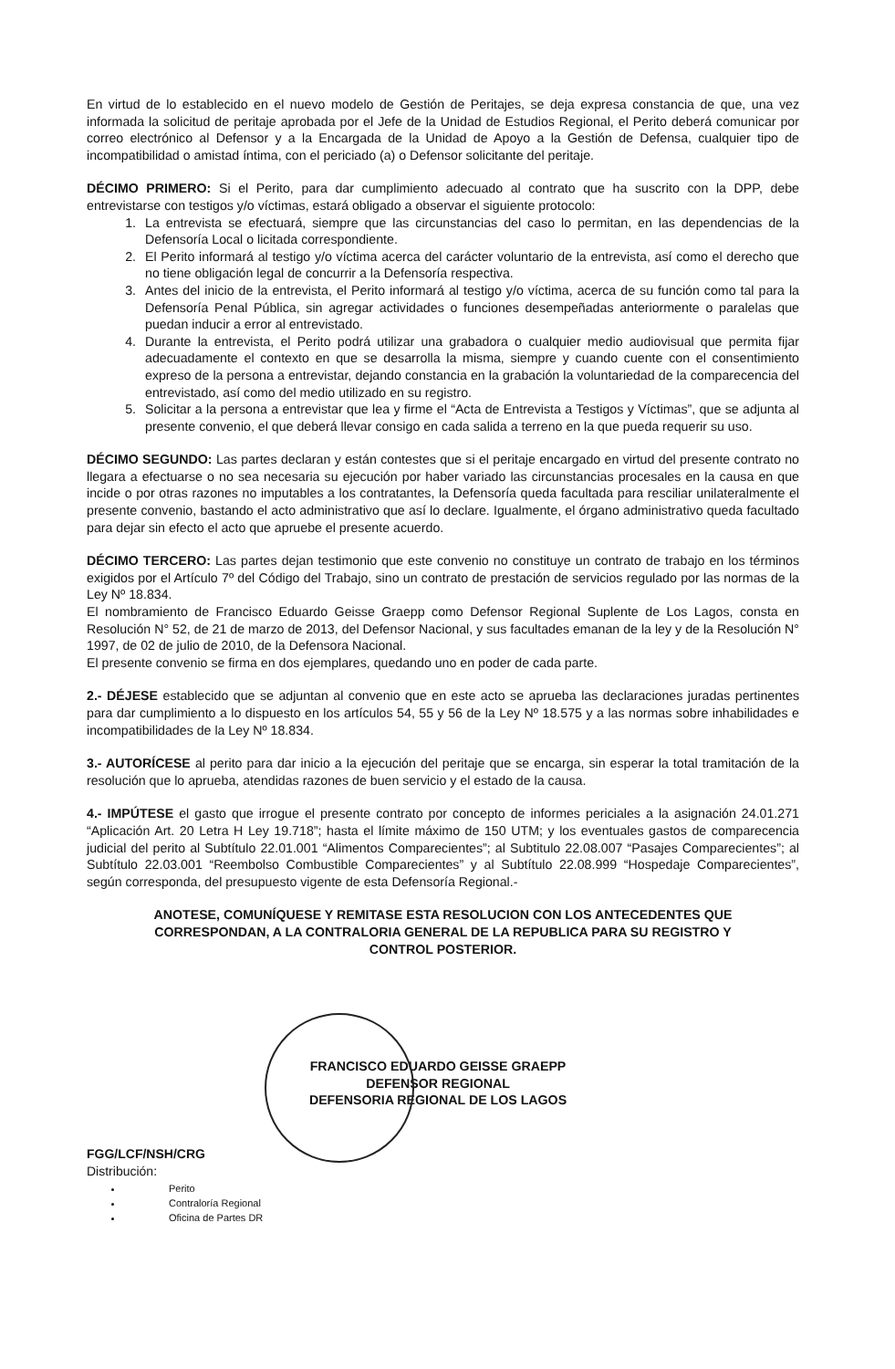En virtud de lo establecido en el nuevo modelo de Gestión de Peritajes, se deja expresa constancia de que, una vez informada la solicitud de peritaje aprobada por el Jefe de la Unidad de Estudios Regional, el Perito deberá comunicar por correo electrónico al Defensor y a la Encargada de la Unidad de Apoyo a la Gestión de Defensa, cualquier tipo de incompatibilidad o amistad íntima, con el periciado (a) o Defensor solicitante del peritaje.
DÉCIMO PRIMERO: Si el Perito, para dar cumplimiento adecuado al contrato que ha suscrito con la DPP, debe entrevistarse con testigos y/o víctimas, estará obligado a observar el siguiente protocolo:
1. La entrevista se efectuará, siempre que las circunstancias del caso lo permitan, en las dependencias de la Defensoría Local o licitada correspondiente.
2. El Perito informará al testigo y/o víctima acerca del carácter voluntario de la entrevista, así como el derecho que no tiene obligación legal de concurrir a la Defensoría respectiva.
3. Antes del inicio de la entrevista, el Perito informará al testigo y/o víctima, acerca de su función como tal para la Defensoría Penal Pública, sin agregar actividades o funciones desempeñadas anteriormente o paralelas que puedan inducir a error al entrevistado.
4. Durante la entrevista, el Perito podrá utilizar una grabadora o cualquier medio audiovisual que permita fijar adecuadamente el contexto en que se desarrolla la misma, siempre y cuando cuente con el consentimiento expreso de la persona a entrevistar, dejando constancia en la grabación la voluntariedad de la comparecencia del entrevistado, así como del medio utilizado en su registro.
5. Solicitar a la persona a entrevistar que lea y firme el “Acta de Entrevista a Testigos y Víctimas”, que se adjunta al presente convenio, el que deberá llevar consigo en cada salida a terreno en la que pueda requerir su uso.
DÉCIMO SEGUNDO: Las partes declaran y están contestes que si el peritaje encargado en virtud del presente contrato no llegara a efectuarse o no sea necesaria su ejecución por haber variado las circunstancias procesales en la causa en que incide o por otras razones no imputables a los contratantes, la Defensoría queda facultada para resciliar unilateralmente el presente convenio, bastando el acto administrativo que así lo declare. Igualmente, el órgano administrativo queda facultado para dejar sin efecto el acto que apruebe el presente acuerdo.
DÉCIMO TERCERO: Las partes dejan testimonio que este convenio no constituye un contrato de trabajo en los términos exigidos por el Artículo 7º del Código del Trabajo, sino un contrato de prestación de servicios regulado por las normas de la Ley Nº 18.834.
El nombramiento de Francisco Eduardo Geisse Graepp como Defensor Regional Suplente de Los Lagos, consta en Resolución N° 52, de 21 de marzo de 2013, del Defensor Nacional, y sus facultades emanan de la ley y de la Resolución N° 1997, de 02 de julio de 2010, de la Defensora Nacional.
El presente convenio se firma en dos ejemplares, quedando uno en poder de cada parte.
2.- DÉJESE establecido que se adjuntan al convenio que en este acto se aprueba las declaraciones juradas pertinentes para dar cumplimiento a lo dispuesto en los artículos 54, 55 y 56 de la Ley Nº 18.575 y a las normas sobre inhabilidades e incompatibilidades de la Ley Nº 18.834.
3.- AUTORÍCESE al perito para dar inicio a la ejecución del peritaje que se encarga, sin esperar la total tramitación de la resolución que lo aprueba, atendidas razones de buen servicio y el estado de la causa.
4.- IMPÚTESE el gasto que irrogue el presente contrato por concepto de informes periciales a la asignación 24.01.271 “Aplicación Art. 20 Letra H Ley 19.718”; hasta el límite máximo de 150 UTM; y los eventuales gastos de comparecencia judicial del perito al Subtítulo 22.01.001 “Alimentos Comparecientes”; al Subtitulo 22.08.007 “Pasajes Comparecientes”; al Subtítulo 22.03.001 “Reembolso Combustible Comparecientes” y al Subtítulo 22.08.999 “Hospedaje Comparecientes”, según corresponda, del presupuesto vigente de esta Defensoría Regional.-
ANOTESE, COMUNÍQUESE Y REMITASE ESTA RESOLUCION CON LOS ANTECEDENTES QUE CORRESPONDAN, A LA CONTRALORIA GENERAL DE LA REPUBLICA PARA SU REGISTRO Y CONTROL POSTERIOR.
FRANCISCO EDUARDO GEISSE GRAEPP
DEFENSOR REGIONAL
DEFENSORIA REGIONAL DE LOS LAGOS
FGG/LCF/NSH/CRG
Distribución:
Perito
Contraloría Regional
Oficina de Partes DR